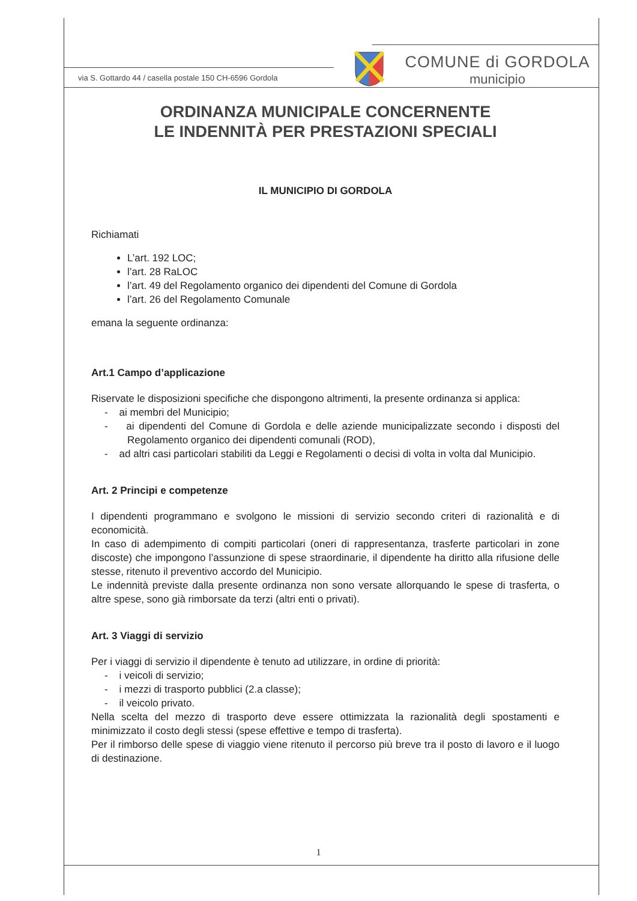via S. Gottardo 44 / casella postale 150 CH-6596 Gordola
COMUNE di GORDOLA
municipio
ORDINANZA MUNICIPALE CONCERNENTE
LE INDENNITÀ PER PRESTAZIONI SPECIALI
IL MUNICIPIO DI GORDOLA
Richiamati
L’art. 192 LOC;
l’art. 28 RaLOC
l’art. 49 del Regolamento organico dei dipendenti del Comune di Gordola
l’art. 26 del Regolamento Comunale
emana la seguente ordinanza:
Art.1 Campo d’applicazione
Riservate le disposizioni specifiche che dispongono altrimenti, la presente ordinanza si applica:
- ai membri del Municipio;
- ai dipendenti del Comune di Gordola e delle aziende municipalizzate secondo i disposti del Regolamento organico dei dipendenti comunali (ROD),
- ad altri casi particolari stabiliti da Leggi e Regolamenti o decisi di volta in volta dal Municipio.
Art. 2 Principi e competenze
I dipendenti programmano e svolgono le missioni di servizio secondo criteri di razionalità e di economicità.
In caso di adempimento di compiti particolari (oneri di rappresentanza, trasferte particolari in zone discoste) che impongono l’assunzione di spese straordinarie, il dipendente ha diritto alla rifusione delle stesse, ritenuto il preventivo accordo del Municipio.
Le indennità previste dalla presente ordinanza non sono versate allorquando le spese di trasferta, o altre spese, sono già rimborsate da terzi (altri enti o privati).
Art. 3 Viaggi di servizio
Per i viaggi di servizio il dipendente è tenuto ad utilizzare, in ordine di priorità:
- i veicoli di servizio;
- i mezzi di trasporto pubblici (2.a classe);
- il veicolo privato.
Nella scelta del mezzo di trasporto deve essere ottimizzata la razionalità degli spostamenti e minimizzato il costo degli stessi (spese effettive e tempo di trasferta).
Per il rimborso delle spese di viaggio viene ritenuto il percorso più breve tra il posto di lavoro e il luogo di destinazione.
1